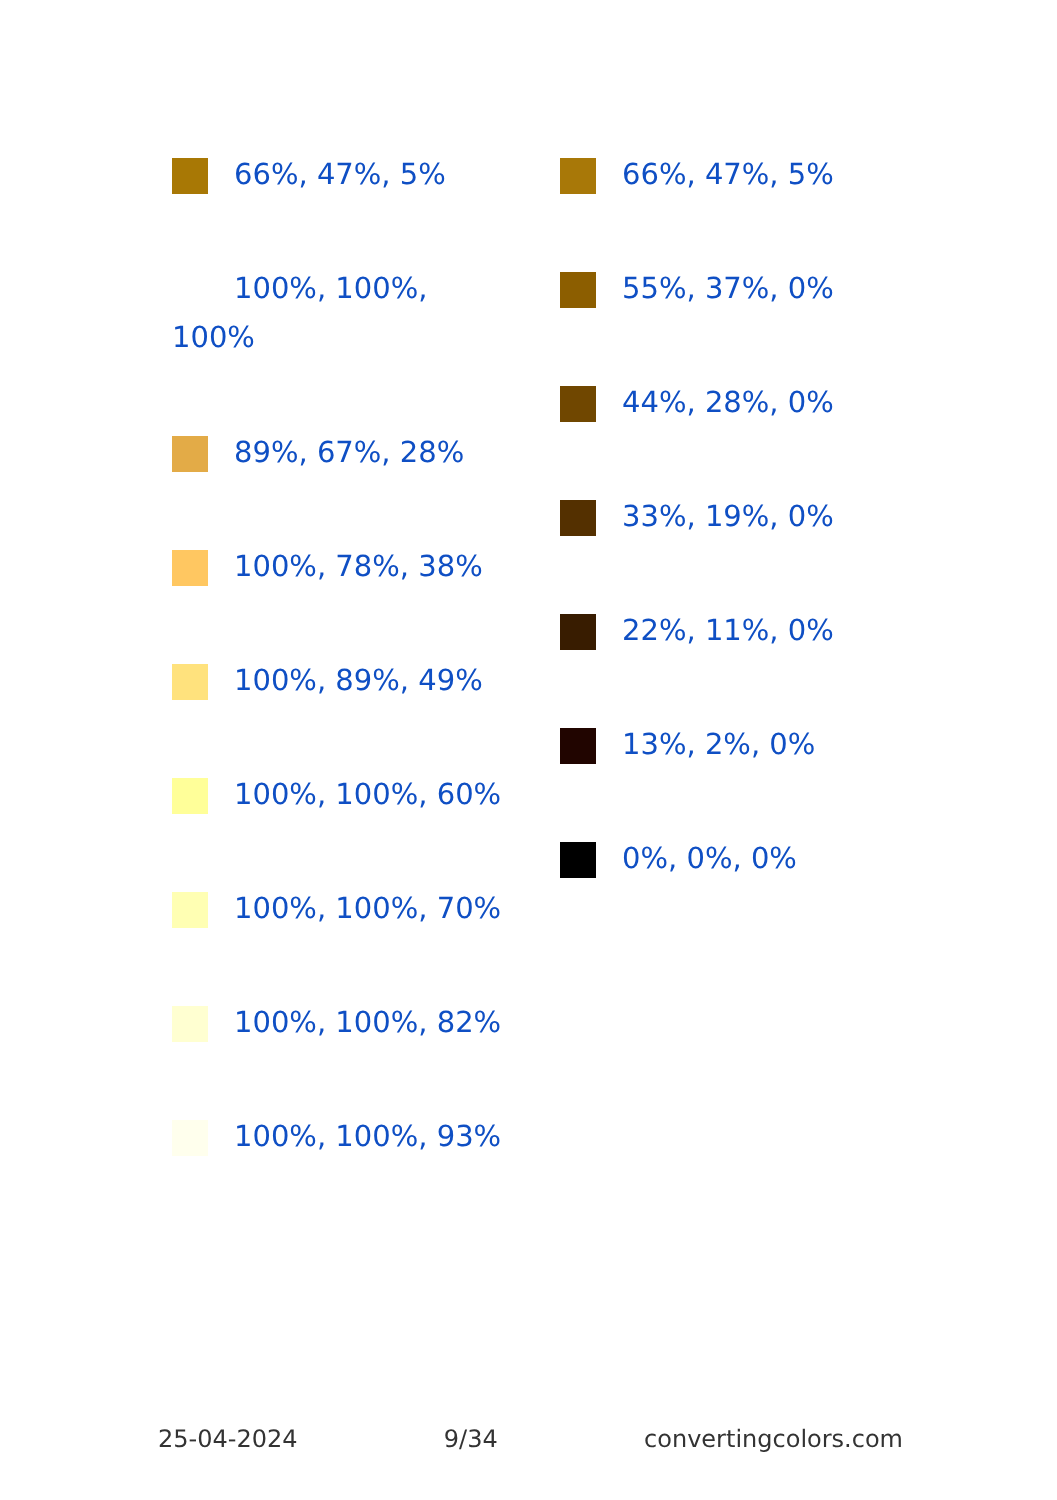66%, 47%, 5%
100%, 100%,
100%
89%, 67%, 28%
100%, 78%, 38%
100%, 89%, 49%
100%, 100%, 60%
100%, 100%, 70%
100%, 100%, 82%
100%, 100%, 93%
66%, 47%, 5%
55%, 37%, 0%
44%, 28%, 0%
33%, 19%, 0%
22%, 11%, 0%
13%, 2%, 0%
0%, 0%, 0%
25-04-2024 9/34 convertingcolors.com